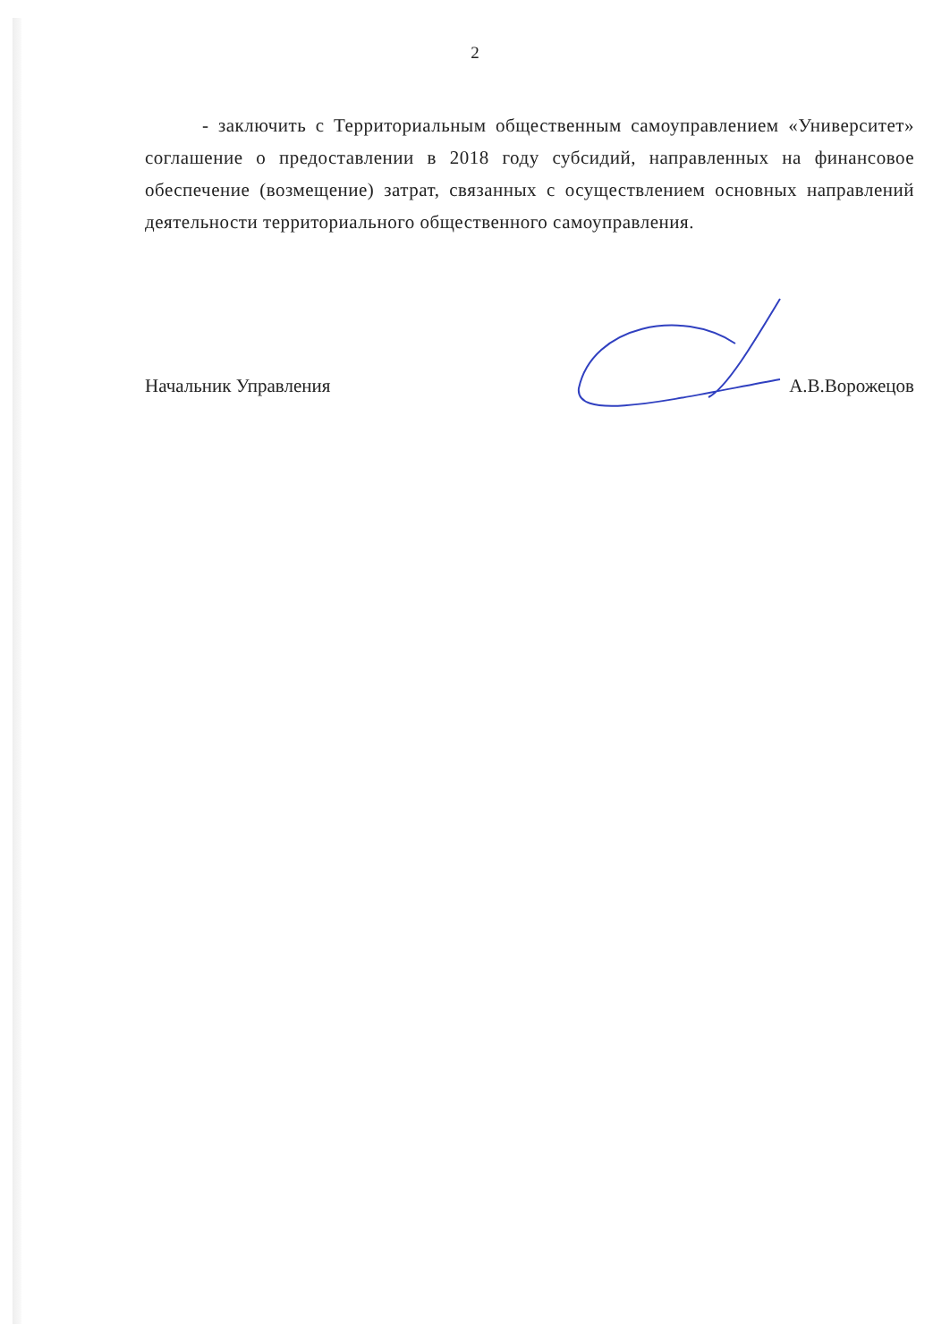2
- заключить с Территориальным общественным самоуправлением «Университет» соглашение о предоставлении в 2018 году субсидий, направленных на финансовое обеспечение (возмещение) затрат, связанных с осуществлением основных направлений деятельности территориального общественного самоуправления.
Начальник Управления А.В.Ворожецов